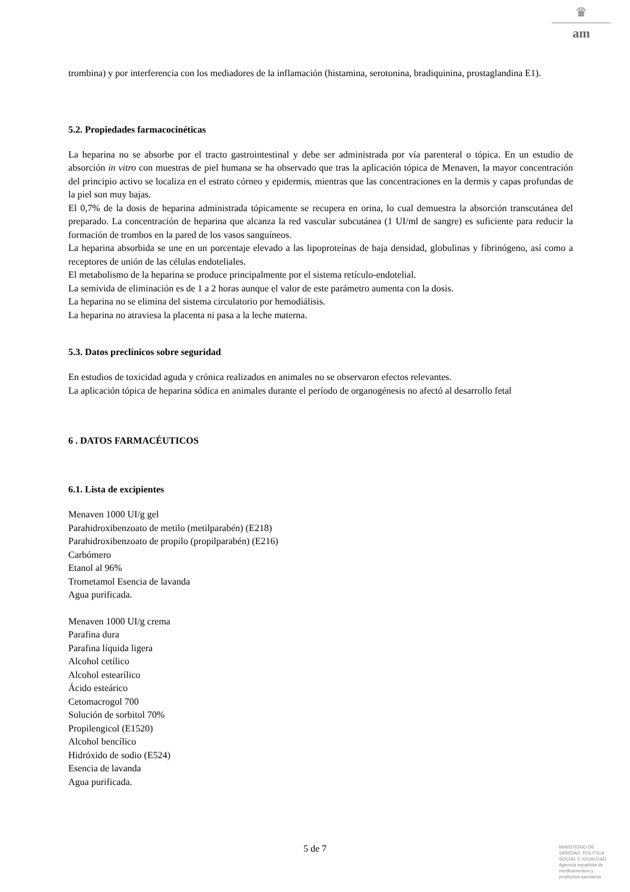♛
am
trombina) y por interferencia con los mediadores de la inflamación (histamina, serotonina, bradiquinina, prostaglandina E1).
5.2. Propiedades farmacocinéticas
La heparina no se absorbe por el tracto gastrointestinal y debe ser administrada por vía parenteral o tópica. En un estudio de absorción in vitro con muestras de piel humana se ha observado que tras la aplicación tópica de Menaven, la mayor concentración del principio activo se localiza en el estrato córneo y epidermis, mientras que las concentraciones en la dermis y capas profundas de la piel son muy bajas.
El 0,7% de la dosis de heparina administrada tópicamente se recupera en orina, lo cual demuestra la absorción transcutánea del preparado. La concentración de heparina que alcanza la red vascular subcutánea (1 UI/ml de sangre) es suficiente para reducir la formación de trombos en la pared de los vasos sanguíneos.
La heparina absorbida se une en un porcentaje elevado a las lipoproteínas de baja densidad, globulinas y fibrinógeno, así como a receptores de unión de las células endoteliales.
El metabolismo de la heparina se produce principalmente por el sistema retículo-endotelial.
La semivida de eliminación es de 1 a 2 horas aunque el valor de este parámetro aumenta con la dosis.
La heparina no se elimina del sistema circulatorio por hemodiálisis.
La heparina no atraviesa la placenta ni pasa a la leche materna.
5.3. Datos preclínicos sobre seguridad
En estudios de toxicidad aguda y crónica realizados en animales no se observaron efectos relevantes.
La aplicación tópica de heparina sódica en animales durante el período de organogénesis no afectó al desarrollo fetal
6 . DATOS FARMACÉUTICOS
6.1. Lista de excipientes
Menaven 1000 UI/g gel
Parahidroxibenzoato de metilo (metilparabén) (E218)
Parahidroxibenzoato de propilo (propilparabén) (E216)
Carbómero
Etanol al 96%
Trometamol Esencia de lavanda
Agua purificada.
Menaven 1000 UI/g crema
Parafina dura
Parafina líquida ligera
Alcohol cetílico
Alcohol estearílico
Ácido esteárico
Cetomacrogol 700
Solución de sorbitol 70%
Propilengicol (E1520)
Alcohol bencílico
Hidróxido de sodio (E524)
Esencia de lavanda
Agua purificada.
5 de 7
MINISTERIO DE
SANIDAD, POLITICA
SOCIAL E IGUALDAD
Agencia española de
medicamentos y
productos sanitarios